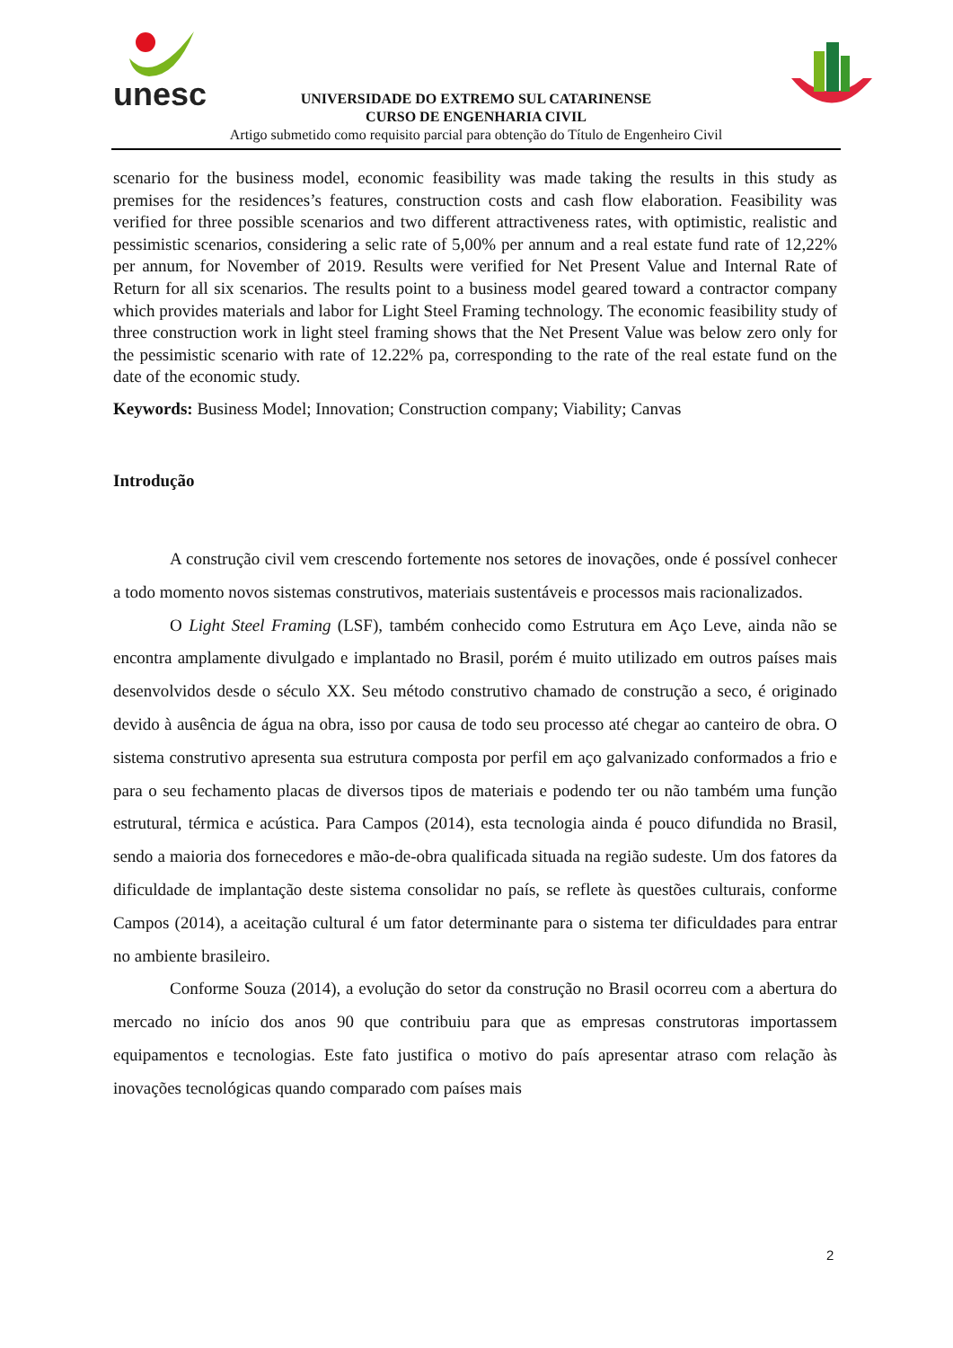unesc
UNIVERSIDADE DO EXTREMO SUL CATARINENSE
CURSO DE ENGENHARIA CIVIL
Artigo submetido como requisito parcial para obtenção do Título de Engenheiro Civil
scenario for the business model, economic feasibility was made taking the results in this study as premises for the residences’s features, construction costs and cash flow elaboration. Feasibility was verified for three possible scenarios and two different attractiveness rates, with optimistic, realistic and pessimistic scenarios, considering a selic rate of 5,00% per annum and a real estate fund rate of 12,22% per annum, for November of 2019. Results were verified for Net Present Value and Internal Rate of Return for all six scenarios. The results point to a business model geared toward a contractor company which provides materials and labor for Light Steel Framing technology. The economic feasibility study of three construction work in light steel framing shows that the Net Present Value was below zero only for the pessimistic scenario with rate of 12.22% pa, corresponding to the rate of the real estate fund on the date of the economic study.
Keywords: Business Model; Innovation; Construction company; Viability; Canvas
Introdução
A construção civil vem crescendo fortemente nos setores de inovações, onde é possível conhecer a todo momento novos sistemas construtivos, materiais sustentáveis e processos mais racionalizados.
O Light Steel Framing (LSF), também conhecido como Estrutura em Aço Leve, ainda não se encontra amplamente divulgado e implantado no Brasil, porém é muito utilizado em outros países mais desenvolvidos desde o século XX. Seu método construtivo chamado de construção a seco, é originado devido à ausência de água na obra, isso por causa de todo seu processo até chegar ao canteiro de obra. O sistema construtivo apresenta sua estrutura composta por perfil em aço galvanizado conformados a frio e para o seu fechamento placas de diversos tipos de materiais e podendo ter ou não também uma função estrutural, térmica e acústica. Para Campos (2014), esta tecnologia ainda é pouco difundida no Brasil, sendo a maioria dos fornecedores e mão-de-obra qualificada situada na região sudeste. Um dos fatores da dificuldade de implantação deste sistema consolidar no país, se reflete às questões culturais, conforme Campos (2014), a aceitação cultural é um fator determinante para o sistema ter dificuldades para entrar no ambiente brasileiro.
Conforme Souza (2014), a evolução do setor da construção no Brasil ocorreu com a abertura do mercado no início dos anos 90 que contribuiu para que as empresas construtoras importassem equipamentos e tecnologias. Este fato justifica o motivo do país apresentar atraso com relação às inovações tecnológicas quando comparado com países mais
2